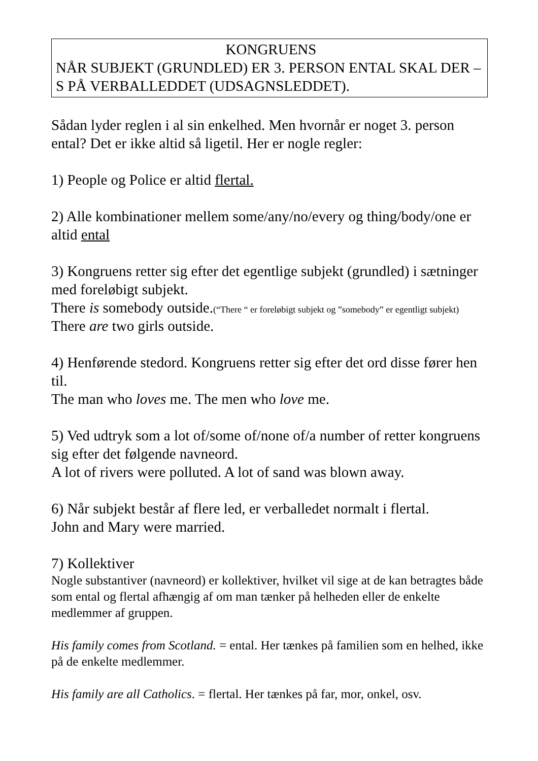KONGRUENS
NÅR SUBJEKT (GRUNDLED) ER 3. PERSON ENTAL SKAL DER –S PÅ VERBALLEDDET (UDSAGNSLEDDET).
Sådan lyder reglen i al sin enkelhed. Men hvornår er noget 3. person ental? Det er ikke altid så ligetil. Her er nogle regler:
1) People og Police er altid flertal.
2) Alle kombinationer mellem some/any/no/every og thing/body/one er altid ental
3) Kongruens retter sig efter det egentlige subjekt (grundled) i sætninger med foreløbigt subjekt.
There is somebody outside.(“There “ er foreløbigt subjekt og ”somebody” er egentligt subjekt)
There are two girls outside.
4) Henførende stedord. Kongruens retter sig efter det ord disse fører hen til.
The man who loves me. The men who love me.
5) Ved udtryk som a lot of/some of/none of/a number of retter kongruens sig efter det følgende navneord.
A lot of rivers were polluted. A lot of sand was blown away.
6) Når subjekt består af flere led, er verballedet normalt i flertal.
John and Mary were married.
7) Kollektiver
Nogle substantiver (navneord) er kollektiver, hvilket vil sige at de kan betragtes både som ental og flertal afhængig af om man tænker på helheden eller de enkelte medlemmer af gruppen.
His family comes from Scotland. = ental. Her tænkes på familien som en helhed, ikke på de enkelte medlemmer.
His family are all Catholics. = flertal. Her tænkes på far, mor, onkel, osv.